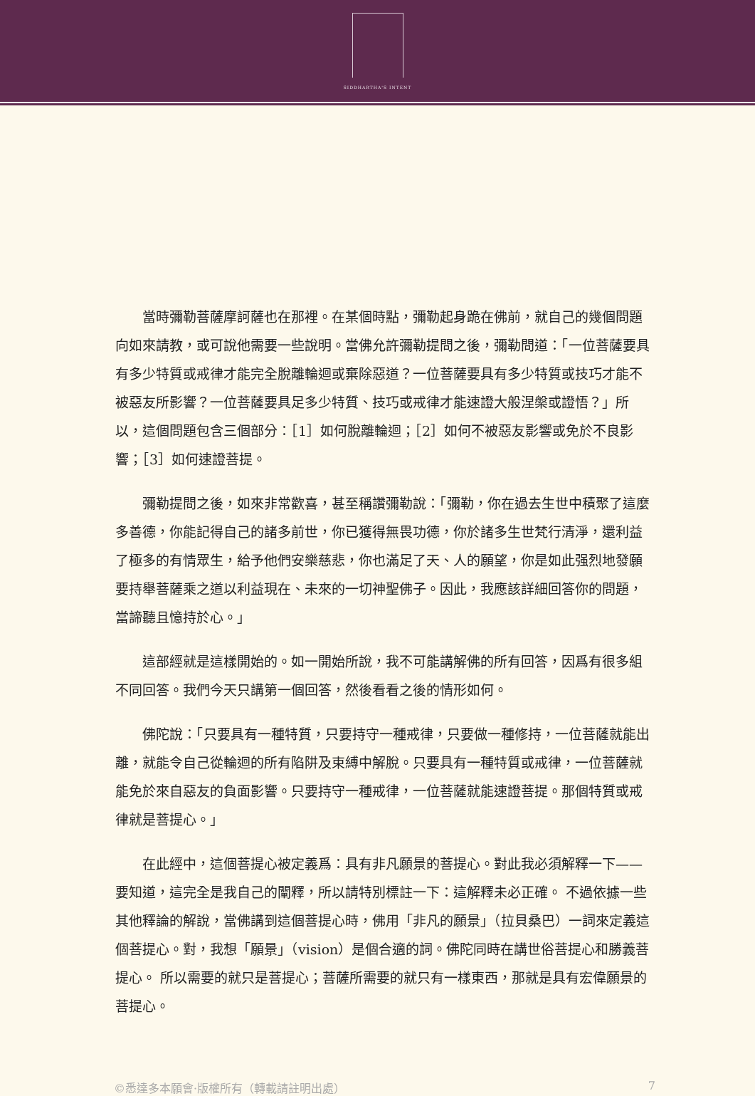SIDDHARTHA'S INTENT
當時彌勒菩薩摩訶薩也在那裡。在某個時點，彌勒起身跪在佛前，就自己的幾個問題向如來請教，或可說他需要一些說明。當佛允許彌勒提問之後，彌勒問道：「一位菩薩要具有多少特質或戒律才能完全脫離輪迴或棄除惡道？一位菩薩要具有多少特質或技巧才能不被惡友所影響？一位菩薩要具足多少特質、技巧或戒律才能速證大般涅槃或證悟？」所以，這個問題包含三個部分：［1］如何脫離輪迴；［2］如何不被惡友影響或免於不良影響；［3］如何速證菩提。
彌勒提問之後，如來非常歡喜，甚至稱讚彌勒說：「彌勒，你在過去生世中積聚了這麼多善德，你能記得自己的諸多前世，你已獲得無畏功德，你於諸多生世梵行清淨，還利益了極多的有情眾生，給予他們安樂慈悲，你也滿足了天、人的願望，你是如此强烈地發願要持舉菩薩乘之道以利益現在、未來的一切神聖佛子。因此，我應該詳細回答你的問題，當諦聽且憶持於心。」
這部經就是這樣開始的。如一開始所說，我不可能講解佛的所有回答，因爲有很多組不同回答。我們今天只講第一個回答，然後看看之後的情形如何。
佛陀說：「只要具有一種特質，只要持守一種戒律，只要做一種修持，一位菩薩就能出離，就能令自己從輪迴的所有陷阱及束縛中解脫。只要具有一種特質或戒律，一位菩薩就能免於來自惡友的負面影響。只要持守一種戒律，一位菩薩就能速證菩提。那個特質或戒律就是菩提心。」
在此經中，這個菩提心被定義爲：具有非凡願景的菩提心。對此我必須解釋一下——要知道，這完全是我自己的闡釋，所以請特別標註一下：這解釋未必正確。 不過依據一些其他釋論的解說，當佛講到這個菩提心時，佛用「非凡的願景」（拉貝桑巴）一詞來定義這個菩提心。對，我想「願景」（vision）是個合適的詞。佛陀同時在講世俗菩提心和勝義菩提心。 所以需要的就只是菩提心；菩薩所需要的就只有一樣東西，那就是具有宏偉願景的菩提心。
©悉達多本願會·版權所有（轉載請註明出處） 7